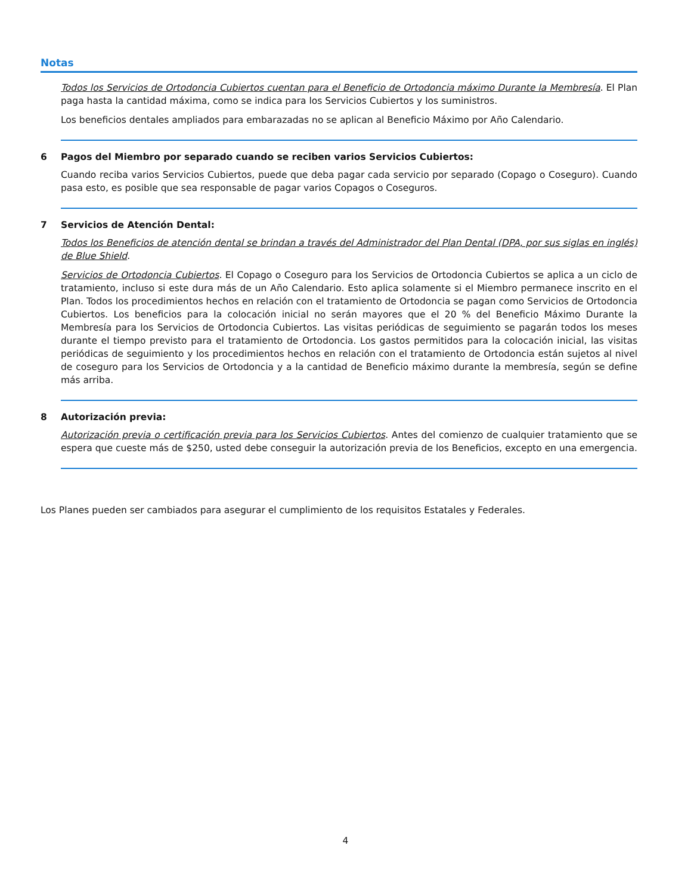Notas
Todos los Servicios de Ortodoncia Cubiertos cuentan para el Beneficio de Ortodoncia máximo Durante la Membresía. El Plan paga hasta la cantidad máxima, como se indica para los Servicios Cubiertos y los suministros.
Los beneficios dentales ampliados para embarazadas no se aplican al Beneficio Máximo por Año Calendario.
6 Pagos del Miembro por separado cuando se reciben varios Servicios Cubiertos:
Cuando reciba varios Servicios Cubiertos, puede que deba pagar cada servicio por separado (Copago o Coseguro). Cuando pasa esto, es posible que sea responsable de pagar varios Copagos o Coseguros.
7 Servicios de Atención Dental:
Todos los Beneficios de atención dental se brindan a través del Administrador del Plan Dental (DPA, por sus siglas en inglés) de Blue Shield.
Servicios de Ortodoncia Cubiertos. El Copago o Coseguro para los Servicios de Ortodoncia Cubiertos se aplica a un ciclo de tratamiento, incluso si este dura más de un Año Calendario. Esto aplica solamente si el Miembro permanece inscrito en el Plan. Todos los procedimientos hechos en relación con el tratamiento de Ortodoncia se pagan como Servicios de Ortodoncia Cubiertos. Los beneficios para la colocación inicial no serán mayores que el 20 % del Beneficio Máximo Durante la Membresía para los Servicios de Ortodoncia Cubiertos. Las visitas periódicas de seguimiento se pagarán todos los meses durante el tiempo previsto para el tratamiento de Ortodoncia. Los gastos permitidos para la colocación inicial, las visitas periódicas de seguimiento y los procedimientos hechos en relación con el tratamiento de Ortodoncia están sujetos al nivel de coseguro para los Servicios de Ortodoncia y a la cantidad de Beneficio máximo durante la membresía, según se define más arriba.
8 Autorización previa:
Autorización previa o certificación previa para los Servicios Cubiertos. Antes del comienzo de cualquier tratamiento que se espera que cueste más de $250, usted debe conseguir la autorización previa de los Beneficios, excepto en una emergencia.
Los Planes pueden ser cambiados para asegurar el cumplimiento de los requisitos Estatales y Federales.
4